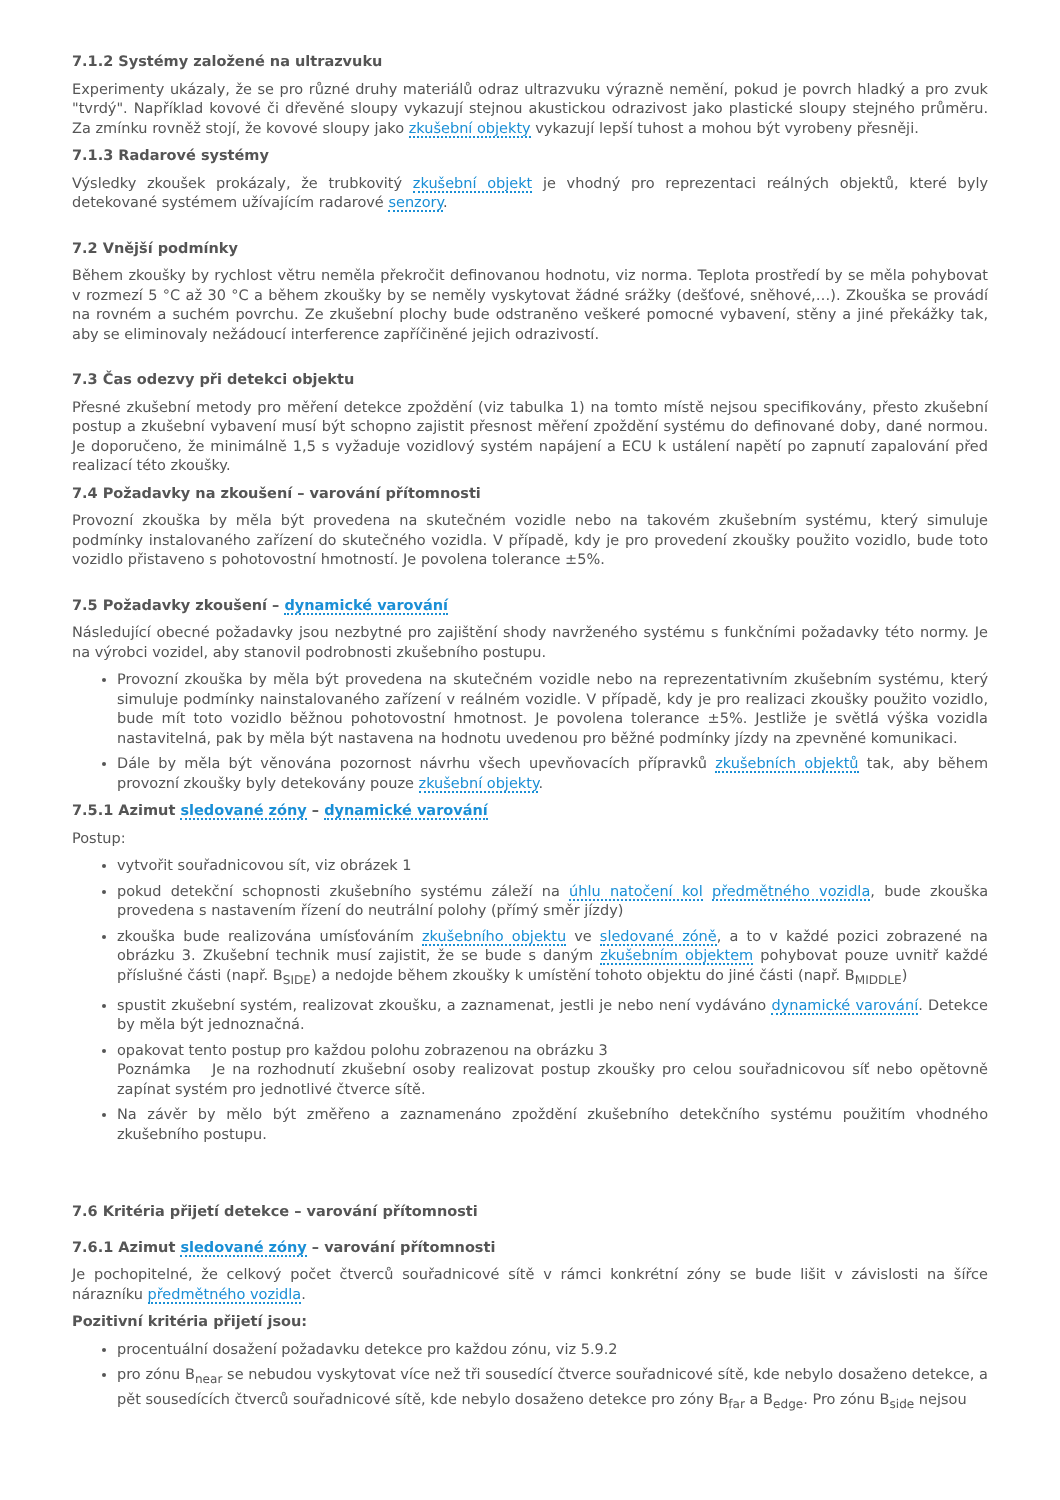7.1.2 Systémy založené na ultrazvuku
Experimenty ukázaly, že se pro různé druhy materiálů odraz ultrazvuku výrazně nemění, pokud je povrch hladký a pro zvuk "tvrdý". Například kovové či dřevěné sloupy vykazují stejnou akustickou odrazivost jako plastické sloupy stejného průměru. Za zmínku rovněž stojí, že kovové sloupy jako zkušební objekty vykazují lepší tuhost a mohou být vyrobeny přesněji.
7.1.3 Radarové systémy
Výsledky zkoušek prokázaly, že trubkovitý zkušební objekt je vhodný pro reprezentaci reálných objektů, které byly detekované systémem užívajícím radarové senzory.
7.2 Vnější podmínky
Během zkoušky by rychlost větru neměla překročit definovanou hodnotu, viz norma. Teplota prostředí by se měla pohybovat v rozmezí 5 °C až 30 °C a během zkoušky by se neměly vyskytovat žádné srážky (dešťové, sněhové,…). Zkouška se provádí na rovném a suchém povrchu. Ze zkušební plochy bude odstraněno veškeré pomocné vybavení, stěny a jiné překážky tak, aby se eliminovaly nežádoucí interference zapříčiněné jejich odrazivostí.
7.3 Čas odezvy při detekci objektu
Přesné zkušební metody pro měření detekce zpoždění (viz tabulka 1) na tomto místě nejsou specifikovány, přesto zkušební postup a zkušební vybavení musí být schopno zajistit přesnost měření zpoždění systému do definované doby, dané normou. Je doporučeno, že minimálně 1,5 s vyžaduje vozidlový systém napájení a ECU k ustálení napětí po zapnutí zapalování před realizací této zkoušky.
7.4 Požadavky na zkoušení – varování přítomnosti
Provozní zkouška by měla být provedena na skutečném vozidle nebo na takovém zkušebním systému, který simuluje podmínky instalovaného zařízení do skutečného vozidla. V případě, kdy je pro provedení zkoušky použito vozidlo, bude toto vozidlo přistaveno s pohotovostní hmotností. Je povolena tolerance ±5%.
7.5 Požadavky zkoušení – dynamické varování
Následující obecné požadavky jsou nezbytné pro zajištění shody navrženého systému s funkčními požadavky této normy. Je na výrobci vozidel, aby stanovil podrobnosti zkušebního postupu.
Provozní zkouška by měla být provedena na skutečném vozidle nebo na reprezentativním zkušebním systému, který simuluje podmínky nainstalovaného zařízení v reálném vozidle. V případě, kdy je pro realizaci zkoušky použito vozidlo, bude mít toto vozidlo běžnou pohotovostní hmotnost. Je povolena tolerance ±5%. Jestliže je světlá výška vozidla nastavitelná, pak by měla být nastavena na hodnotu uvedenou pro běžné podmínky jízdy na zpevněné komunikaci.
Dále by měla být věnována pozornost návrhu všech upevňovacích přípravků zkušebních objektů tak, aby během provozní zkoušky byly detekovány pouze zkušební objekty.
7.5.1 Azimut sledované zóny – dynamické varování
Postup:
vytvořit souřadnicovou sít, viz obrázek 1
pokud detekční schopnosti zkušebního systému záleží na úhlu natočení kol předmětného vozidla, bude zkouška provedena s nastavením řízení do neutrální polohy (přímý směr jízdy)
zkouška bude realizována umísťováním zkušebního objektu ve sledované zóně, a to v každé pozici zobrazené na obrázku 3. Zkušební technik musí zajistit, že se bude s daným zkušebním objektem pohybovat pouze uvnitř každé příslušné části (např. B<sub>SIDE</sub>) a nedojde během zkoušky k umístění tohoto objektu do jiné části (např. B<sub>MIDDLE</sub>)
spustit zkušební systém, realizovat zkoušku, a zaznamenat, jestli je nebo není vydáváno dynamické varování. Detekce by měla být jednoznačná.
opakovat tento postup pro každou polohu zobrazenou na obrázku 3
Poznámka Je na rozhodnutí zkušební osoby realizovat postup zkoušky pro celou souřadnicovou síť nebo opětovně zapínat systém pro jednotlivé čtverce sítě.
Na závěr by mělo být změřeno a zaznamenáno zpoždění zkušebního detekčního systému použitím vhodného zkušebního postupu.
7.6 Kritéria přijetí detekce – varování přítomnosti
7.6.1 Azimut sledované zóny – varování přítomnosti
Je pochopitelné, že celkový počet čtverců souřadnicové sítě v rámci konkrétní zóny se bude lišit v závislosti na šířce nárazníku předmětného vozidla.
Pozitivní kritéria přijetí jsou:
procentuální dosažení požadavku detekce pro každou zónu, viz 5.9.2
pro zónu B<sub>near</sub> se nebudou vyskytovat více než tři sousedící čtverce souřadnicové sítě, kde nebylo dosaženo detekce, a pět sousedících čtverců souřadnicové sítě, kde nebylo dosaženo detekce pro zóny B<sub>far</sub> a B<sub>edge</sub>. Pro zónu B<sub>side</sub> nejsou